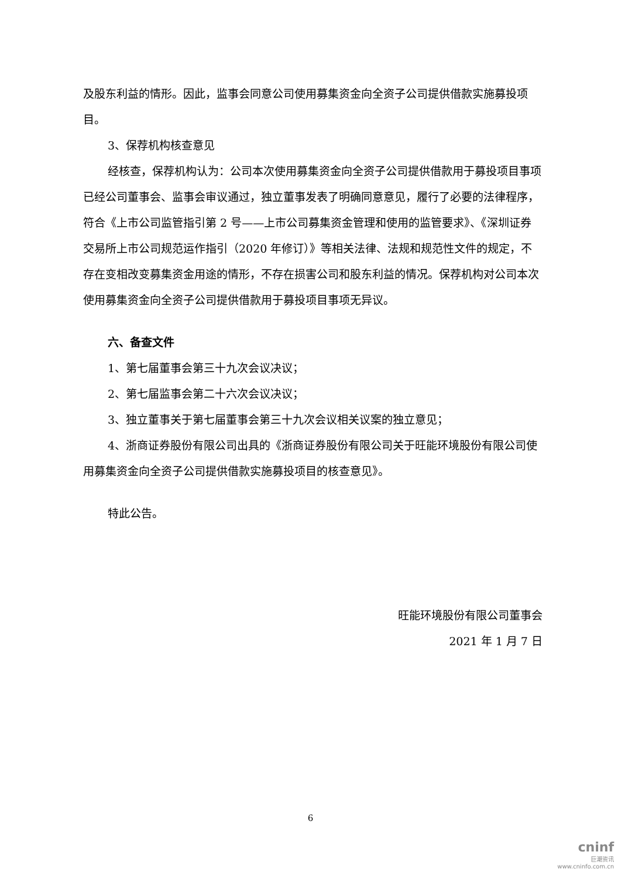及股东利益的情形。因此，监事会同意公司使用募集资金向全资子公司提供借款实施募投项目。
3、保荐机构核查意见
经核查，保荐机构认为：公司本次使用募集资金向全资子公司提供借款用于募投项目事项已经公司董事会、监事会审议通过，独立董事发表了明确同意意见，履行了必要的法律程序，符合《上市公司监管指引第 2 号——上市公司募集资金管理和使用的监管要求》、《深圳证券交易所上市公司规范运作指引（2020 年修订）》等相关法律、法规和规范性文件的规定，不存在变相改变募集资金用途的情形，不存在损害公司和股东利益的情况。保荐机构对公司本次使用募集资金向全资子公司提供借款用于募投项目事项无异议。
六、备查文件
1、第七届董事会第三十九次会议决议；
2、第七届监事会第二十六次会议决议；
3、独立董事关于第七届董事会第三十九次会议相关议案的独立意见；
4、浙商证券股份有限公司出具的《浙商证券股份有限公司关于旺能环境股份有限公司使用募集资金向全资子公司提供借款实施募投项目的核查意见》。
特此公告。
旺能环境股份有限公司董事会
2021 年 1 月 7 日
6
cninf
巨潮资讯
www.cninfo.com.cn